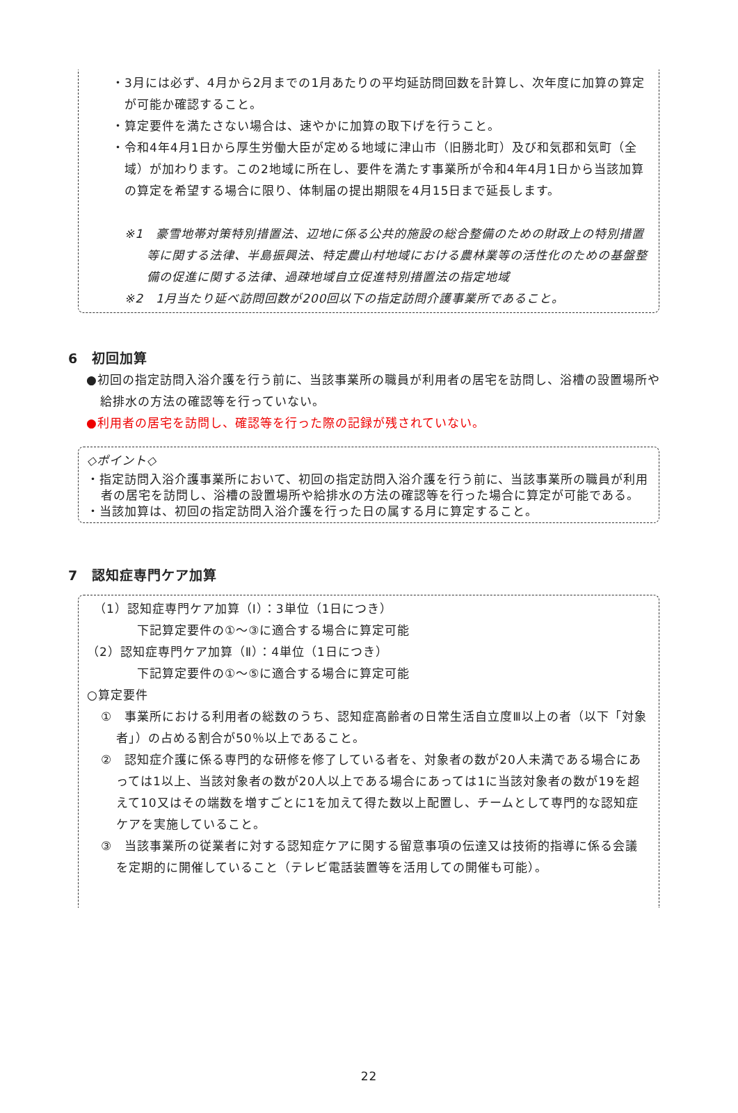・3月には必ず、4月から2月までの1月あたりの平均延訪問回数を計算し、次年度に加算の算定が可能か確認すること。
・算定要件を満たさない場合は、速やかに加算の取下げを行うこと。
・令和4年4月1日から厚生労働大臣が定める地域に津山市（旧勝北町）及び和気郡和気町（全域）が加わります。この2地域に所在し、要件を満たす事業所が令和4年4月1日から当該加算の算定を希望する場合に限り、体制届の提出期限を4月15日まで延長します。
※1　豪雪地帯対策特別措置法、辺地に係る公共的施設の総合整備のための財政上の特別措置等に関する法律、半島振興法、特定農山村地域における農林業等の活性化のための基盤整備の促進に関する法律、過疎地域自立促進特別措置法の指定地域
※2　1月当たり延べ訪問回数が200回以下の指定訪問介護事業所であること。
6　初回加算
●初回の指定訪問入浴介護を行う前に、当該事業所の職員が利用者の居宅を訪問し、浴槽の設置場所や給排水の方法の確認等を行っていない。
●利用者の居宅を訪問し、確認等を行った際の記録が残されていない。
◇ポイント◇
・指定訪問入浴介護事業所において、初回の指定訪問入浴介護を行う前に、当該事業所の職員が利用者の居宅を訪問し、浴槽の設置場所や給排水の方法の確認等を行った場合に算定が可能である。
・当該加算は、初回の指定訪問入浴介護を行った日の属する月に算定すること。
7　認知症専門ケア加算
（1）認知症専門ケア加算（Ⅰ）：3単位（1日につき）
下記算定要件の①～③に適合する場合に算定可能
（2）認知症専門ケア加算（Ⅱ）：4単位（1日につき）
下記算定要件の①～⑤に適合する場合に算定可能
○算定要件
①　事業所における利用者の総数のうち、認知症高齢者の日常生活自立度Ⅲ以上の者（以下「対象者」）の占める割合が50％以上であること。
②　認知症介護に係る専門的な研修を修了している者を、対象者の数が20人未満である場合にあっては1以上、当該対象者の数が20人以上である場合にあっては1に当該対象者の数が19を超えて10又はその端数を増すごとに1を加えて得た数以上配置し、チームとして専門的な認知症ケアを実施していること。
③　当該事業所の従業者に対する認知症ケアに関する留意事項の伝達又は技術的指導に係る会議を定期的に開催していること（テレビ電話装置等を活用しての開催も可能）。
22